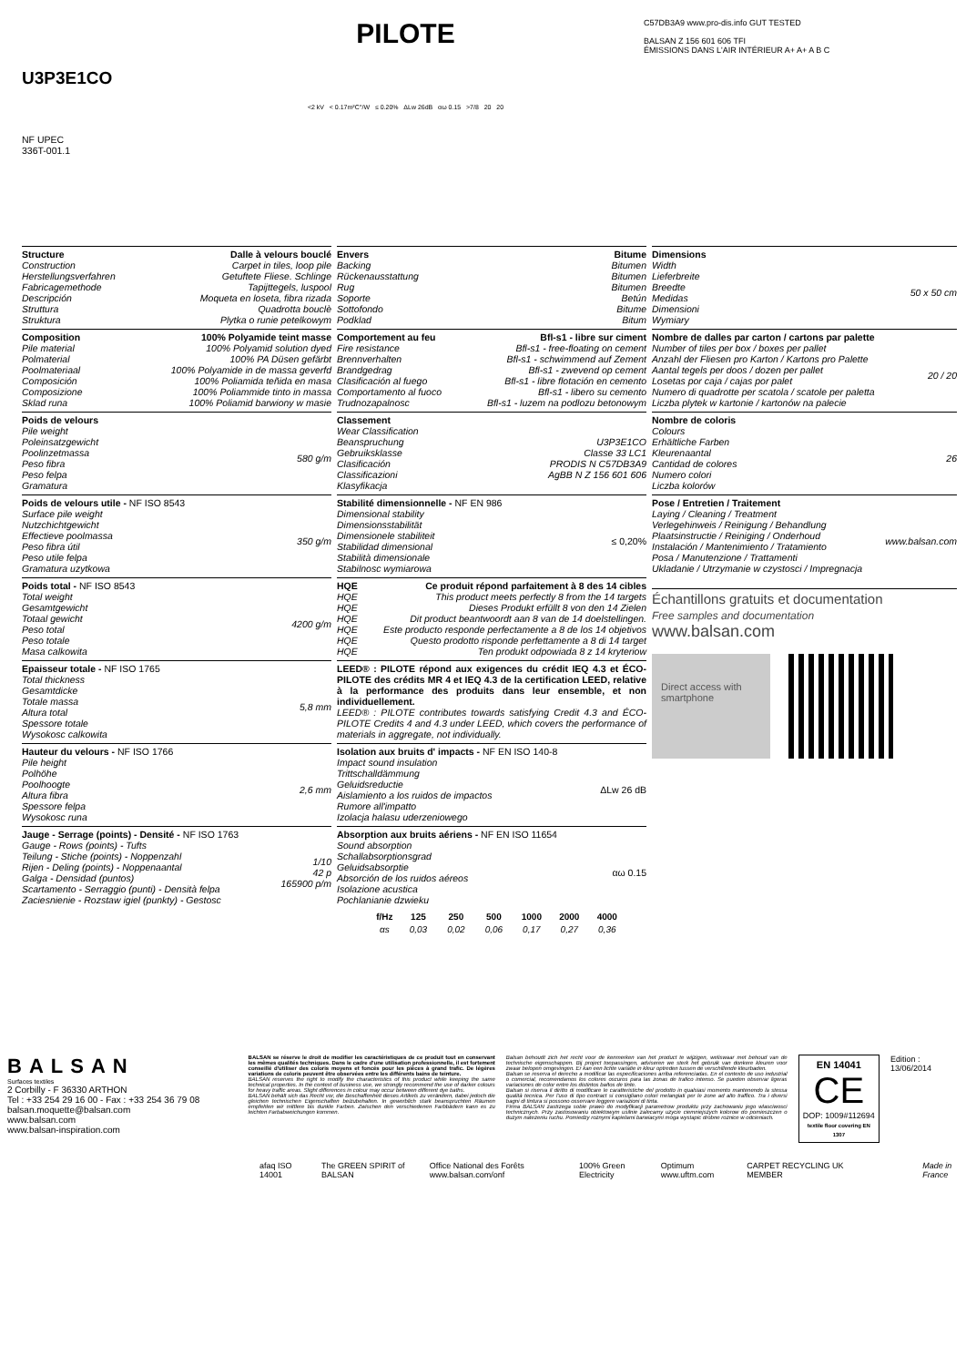U3P3E1CO
NF UPEC
336T-001.1
PILOTE
<2 kV < 0.17m²C°/W ≤ 0.20% ΔLw 26dB αω 0.15 >7/8 20 20
C57DB3A9 www.pro-dis.info GUT TESTED
BALSAN Z 156 601 606 TFI
ÉMISSIONS DANS L'AIR INTÉRIEUR A+ A+ A B C
Structure Dalle à velours bouclé
Construction Carpet in tiles, loop pile
Herstellungsverfahren Getuftete Fliese. Schlinge
Fabricagemethode Tapijttegels, luspool
Descripción Moqueta en loseta, fibra rizada
Struttura Quadrotta bouclè
Struktura Plytka o runie petelkowym
Composition 100% Polyamide teint masse
Pile material 100% Polyamid solution dyed
Polmaterial 100% PA Düsen gefärbt
Poolmateriaal 100% Polyamide in de massa geverfd
Composición 100% Poliamida teñida en masa
Composizione 100% Poliammide tinto in massa
Sklad runa 100% Poliamid barwiony w masie
Poids de velours
Pile weight
Poleinsatzgewicht
Poolinzetmassa
Peso fibra
Peso felpa
Gramatura
580 g/m
Poids de velours utile - NF ISO 8543
Surface pile weight
Nutzchichtgewicht
Effectieve poolmassa
Peso fibra útil
Peso utile felpa
Gramatura uzytkowa
350 g/m
Poids total - NF ISO 8543
Total weight
Gesamtgewicht
Totaal gewicht
Peso total
Peso totale
Masa calkowita
4200 g/m
Epaisseur totale - NF ISO 1765
Total thickness
Gesamtdicke
Totale massa
Altura total
Spessore totale
Wysokosc calkowita
5,8 mm
Hauteur du velours - NF ISO 1766
Pile height
Polhöhe
Poolhoogte
Altura fibra
Spessore felpa
Wysokosc runa
2,6 mm
Jauge - Serrage (points) - Densité - NF ISO 1763
Gauge - Rows (points) - Tufts
Teilung - Stiche (points) - Noppenzahl
Rijen - Deling (points) - Noppenaantal
Galga - Densidad (puntos)
Scartamento - Serraggio (punti) - Densità felpa
Zaciesnienie - Rozstaw igiel (punkty) - Gestosc
1/10
42 p
165900 p/m
Envers Bitume
Backing Bitumen
Rückenausstattung Bitumen
Rug Bitumen
Soporte Betún
Sottofondo Bitume
Podklad Bitum
Comportement au feu Bfl-s1 - libre sur ciment
Fire resistance Bfl-s1 - free-floating on cement
Brennverhalten Bfl-s1 - schwimmend auf Zement
Brandgedrag Bfl-s1 - zwevend op cement
Clasificación al fuego Bfl-s1 - libre flotación en cemento
Comportamento al fuoco Bfl-s1 - libero su cemento
Trudnozapalnosc Bfl-s1 - luzem na podlozu betonowym
Classement
Wear Classification
Beanspruchung
Gebruiksklasse
Clasificación
Classificazioni
Klasyfikacja
U3P3E1CO
Classe 33 LC1
PRODIS N C57DB3A9
AgBB N Z 156 601 606
Stabilité dimensionnelle - NF EN 986
Dimensional stability
Dimensionsstabilität
Dimensionele stabiliteit
Stabilidad dimensional
Stabilità dimensionale
Stabilnosc wymiarowa
≤ 0,20%
HQE Ce produit répond parfaitement à 8 des 14 cibles
HQE This product meets perfectly 8 from the 14 targets
HQE Dieses Produkt erfüllt 8 von den 14 Zielen
HQE Dit product beantwoordt aan 8 van de 14 doelstellingen.
HQE Este producto responde perfectamente a 8 de los 14 objetivos
HQE Questo prodotto risponde perfettamente a 8 di 14 target
HQE Ten produkt odpowiada 8 z 14 kryteriow
LEED® : PILOTE répond aux exigences du crédit IEQ 4.3 et ÉCO-PILOTE des crédits MR 4 et IEQ 4.3 de la certification LEED, relative à la performance des produits dans leur ensemble, et non individuellement.
LEED® : PILOTE contributes towards satisfying Credit 4.3 and ÉCO-PILOTE Credits 4 and 4.3 under LEED, which covers the performance of materials in aggregate, not individually.
Isolation aux bruits d' impacts - NF EN ISO 140-8
Impact sound insulation
Trittschalldämmung
Geluidsreductie
Aislamiento a los ruidos de impactos
Rumore all'impatto
Izolacja halasu uderzeniowego
ΔLw 26 dB
Absorption aux bruits aériens - NF EN ISO 11654
Sound absorption
Schallabsorptionsgrad
Geluidsabsorptie
Absorción de los ruidos aéreos
Isolazione acustica
Pochlanianie dzwieku
αω 0.15
Dimensions
Width
Lieferbreite
Breedte
Medidas
Dimensioni
Wymiary
50 x 50 cm
Nombre de dalles par carton / cartons par palette
Number of tiles per box / boxes per pallet
Anzahl der Fliesen pro Karton / Kartons pro Palette
Aantal tegels per doos / dozen per pallet
Losetas por caja / cajas por palet
Numero di quadrotte per scatola / scatole per paletta
Liczba plytek w kartonie / kartonów na palecie
20 / 20
Nombre de coloris
Colours
Erhältliche Farben
Kleurenaantal
Cantidad de colores
Numero colori
Liczba kolorów
26
Pose / Entretien / Traitement
Laying / Cleaning / Treatment
Verlegehinweis / Reinigung / Behandlung
Plaatsinstructie / Reiniging / Onderhoud
Instalación / Mantenimiento / Tratamiento
Posa / Manutenzione / Trattamenti
Ukladanie / Utrzymanie w czystosci / Impregnacja
www.balsan.com
Échantillons gratuits et documentation
Free samples and documentation
www.balsan.com
Direct access with smartphone
| f/Hz | 125 | 250 | 500 | 1000 | 2000 | 4000 |
| --- | --- | --- | --- | --- | --- | --- |
| αs | 0,03 | 0,02 | 0,06 | 0,17 | 0,27 | 0,36 |
BALSAN
Surfaces textiles
2 Corbilly - F 36330 ARTHON
Tel : +33 254 29 16 00 - Fax : +33 254 36 79 08
balsan.moquette@balsan.com
www.balsan.com
www.balsan-inspiration.com
BALSAN se réserve le droit de modifier les caractéristiques de ce produit tout en conservant les mêmes qualités techniques. Dans le cadre d'une utilisation professionnelle, il est fortement conseillé d'utiliser des coloris moyens et foncés pour les pièces à grand trafic. De légères variations de coloris peuvent être observées entre les différents bains de teinture.
BALSAN reserves the right to modify the characteristics of this product while keeping the same technical properties. In the context of business use, we strongly recommend the use of darker colours for heavy traffic areas. Slight differences in colour may occur between different dye baths.
BALSAN behält sich das Recht vor, die Beschaffenheit dieses Artikels zu verändern, dabei jedoch die gleichen technischen Eigenschaften beizubehalten. In gewerblich stark beanspruchten Räumen empfehlen wir mittlere bis dunkle Farben. Zwischen den verschiedenen Farbbädern kann es zu leichten Farbabweichungen kommen.
Balsan behoudt zich het recht voor de kenmerken van het product te wijzigen, weliswaar met behoud van de technische eigenschappen. Bij project toepassingen, adviseren we sterk het gebruik van donkere kleuren voor zwaar belopen omgevingen. Er kan een lichte variatie in kleur optreden tussen de verschillende kleurbaden.
Balsan se reserva el derecho a modificar las especificaciones arriba referenciadas. En el contexto de uso industrial o comercial, recomendamos los colores oscuros para las zonas de trafico intenso. Se pueden observar ligeras variaciones de color entre los distintos baños de tinte.
Balsan si riserva il diritto di modificare le caratteristiche del prodotto in qualsiasi momento mantenendo la stessa qualità tecnica. Per l'uso di tipo contract si consigliano colori melangiati per le zone ad alto traffico. Tra i diversi bagni di tintura si possono osservare leggere variazioni di tinta.
Firma BALSAN zastrzega sobie prawo do modyfikacji parametrow produktu przy zachowaniu jego wlasciwosci technicznych. Przy zastosowaniu obiektowym usilnie zalecamy uzycie ciemniejszych kolorow do pomieszczen o duzym natezeniu ruchu. Pomiedzy roznymi kapielami barwiacymi moga wystapic drobne roznice w odcieniach.
EN 14041
CE
DOP: 1009#112694
textile floor covering EN 1307
Edition : 13/06/2014
afaq ISO 14001 The GREEN SPIRIT of BALSAN Office National des Forêts www.balsan.com/onf 100% Green Electricity Optimum www.uftm.com CARPET RECYCLING UK MEMBER Made in France